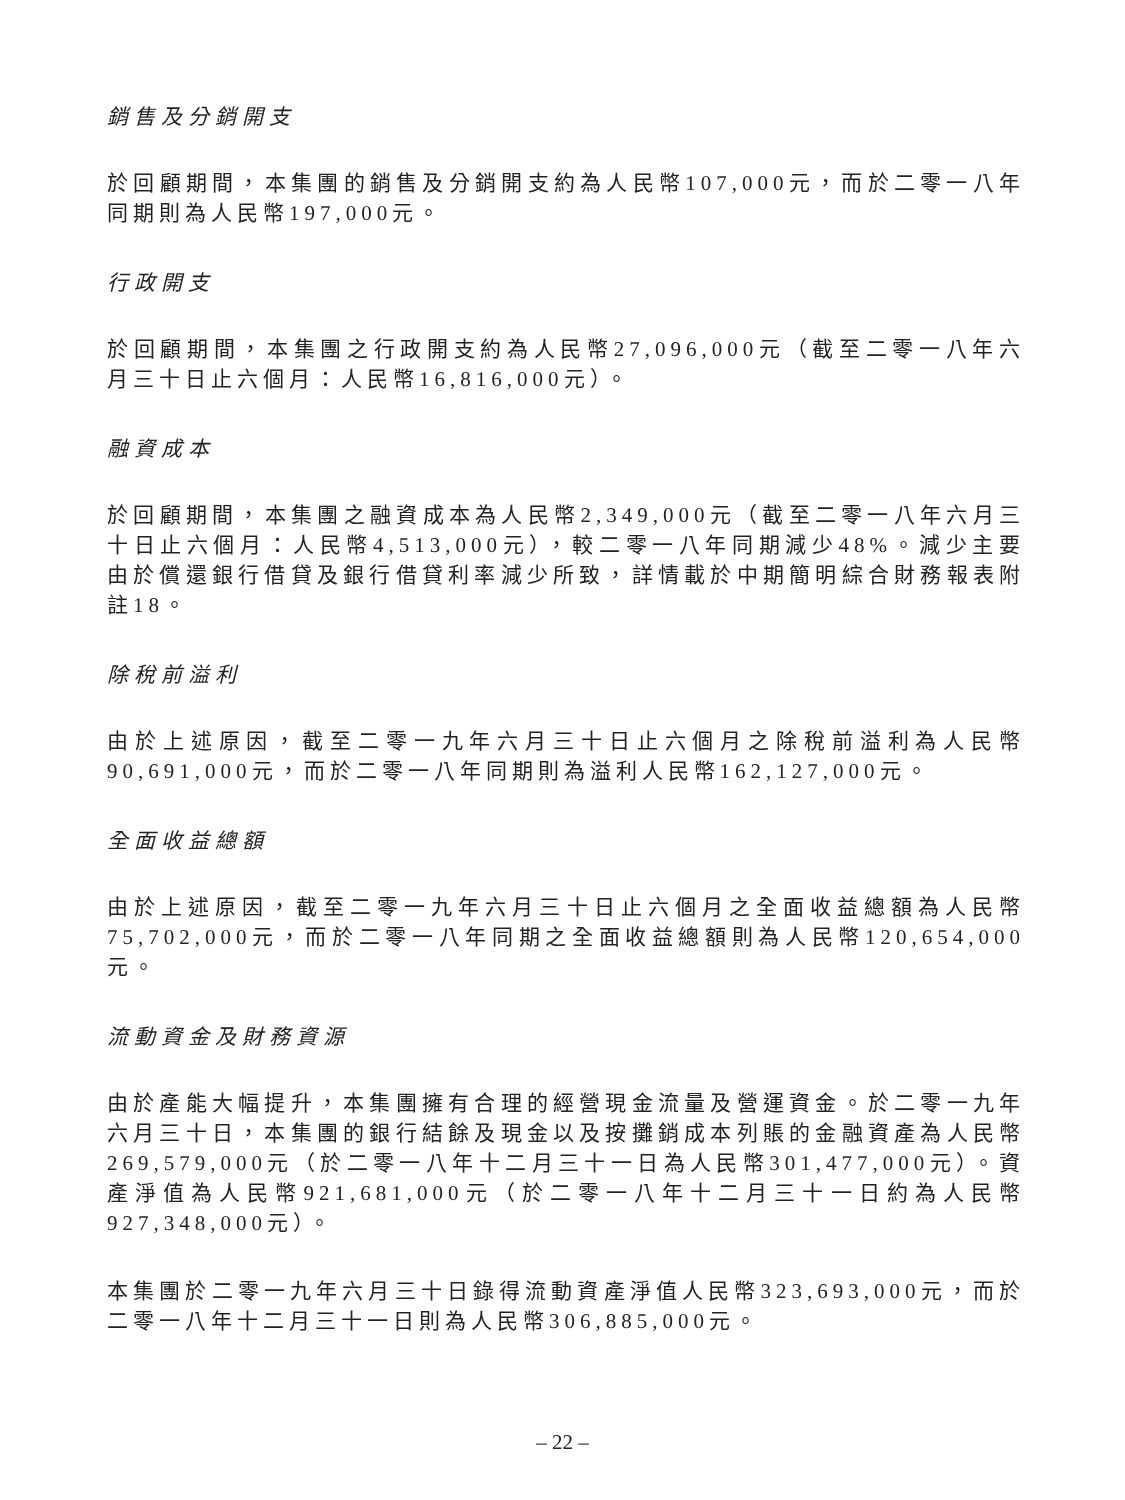銷售及分銷開支
於回顧期間，本集團的銷售及分銷開支約為人民幣107,000元，而於二零一八年同期則為人民幣197,000元。
行政開支
於回顧期間，本集團之行政開支約為人民幣27,096,000元（截至二零一八年六月三十日止六個月：人民幣16,816,000元）。
融資成本
於回顧期間，本集團之融資成本為人民幣2,349,000元（截至二零一八年六月三十日止六個月：人民幣4,513,000元），較二零一八年同期減少48%。減少主要由於償還銀行借貸及銀行借貸利率減少所致，詳情載於中期簡明綜合財務報表附註18。
除稅前溢利
由於上述原因，截至二零一九年六月三十日止六個月之除稅前溢利為人民幣90,691,000元，而於二零一八年同期則為溢利人民幣162,127,000元。
全面收益總額
由於上述原因，截至二零一九年六月三十日止六個月之全面收益總額為人民幣75,702,000元，而於二零一八年同期之全面收益總額則為人民幣120,654,000元。
流動資金及財務資源
由於產能大幅提升，本集團擁有合理的經營現金流量及營運資金。於二零一九年六月三十日，本集團的銀行結餘及現金以及按攤銷成本列賬的金融資產為人民幣269,579,000元（於二零一八年十二月三十一日為人民幣301,477,000元）。資產淨值為人民幣921,681,000元（於二零一八年十二月三十一日約為人民幣927,348,000元）。
本集團於二零一九年六月三十日錄得流動資產淨值人民幣323,693,000元，而於二零一八年十二月三十一日則為人民幣306,885,000元。
– 22 –